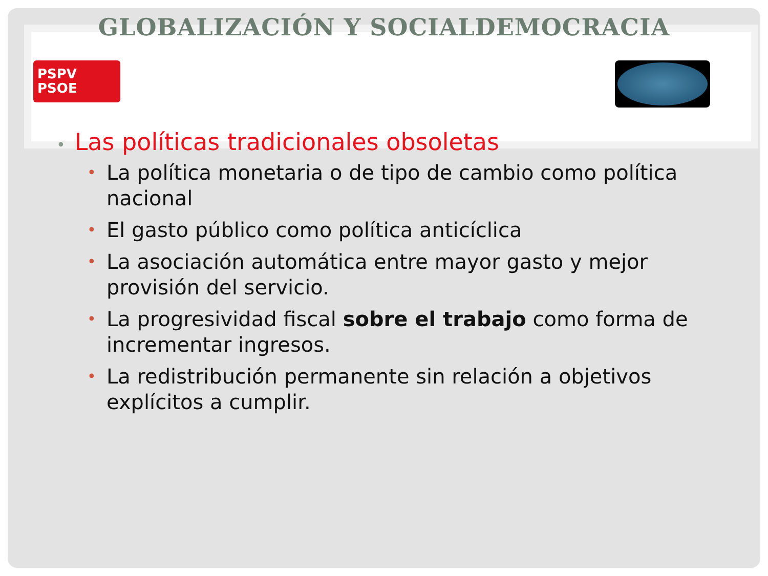GLOBALIZACIÓN Y SOCIALDEMOCRACIA
PSPV
PSOE
• Las políticas tradicionales obsoletas
• La política monetaria o de tipo de cambio como política nacional
• El gasto público como política anticíclica
• La asociación automática entre mayor gasto y mejor provisión del servicio.
• La progresividad fiscal sobre el trabajo como forma de incrementar ingresos.
• La redistribución permanente sin relación a objetivos explícitos a cumplir.